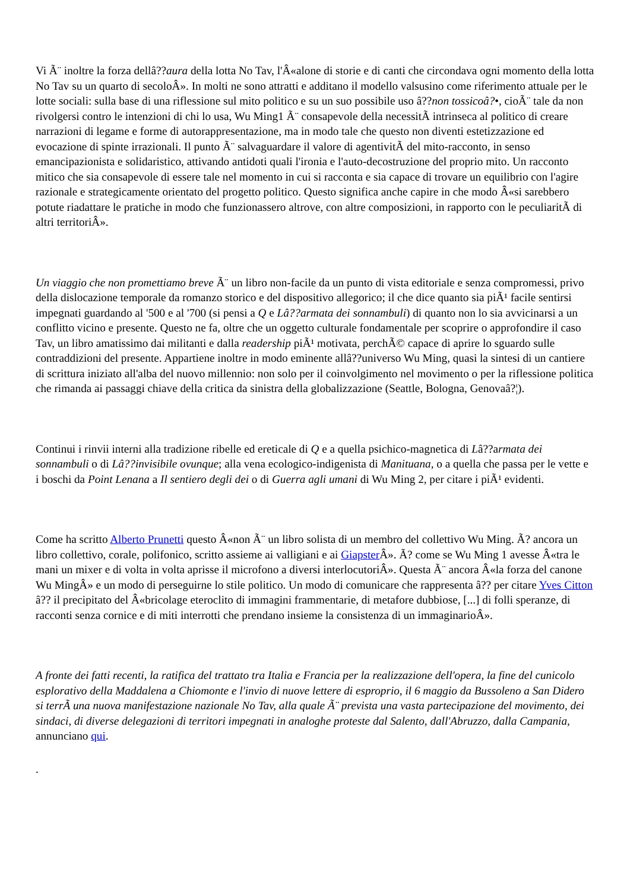Vi Ã¨ inoltre la forza dellâ??aura della lotta No Tav, l'Â«alone di storie e di canti che circondava ogni momento della lotta No Tav su un quarto di secoloÂ». In molti ne sono attratti e additano il modello valsusino come riferimento attuale per le lotte sociali: sulla base di una riflessione sul mito politico e su un suo possibile uso â??non tossicoâ?•, cioÃ¨ tale da non rivolgersi contro le intenzioni di chi lo usa, Wu Ming1 Ã¨ consapevole della necessitÃ intrinseca al politico di creare narrazioni di legame e forme di autorappresentazione, ma in modo tale che questo non diventi estetizzazione ed evocazione di spinte irrazionali. Il punto Ã¨ salvaguardare il valore di agentivitÃ del mito-racconto, in senso emancipazionista e solidaristico, attivando antidoti quali l'ironia e l'auto-decostruzione del proprio mito. Un racconto mitico che sia consapevole di essere tale nel momento in cui si racconta e sia capace di trovare un equilibrio con l'agire razionale e strategicamente orientato del progetto politico. Questo significa anche capire in che modo Â«si sarebbero potute riadattare le pratiche in modo che funzionassero altrove, con altre composizioni, in rapporto con le peculiaritÃ di altri territoriÂ».
Un viaggio che non promettiamo breve Ã¨ un libro non-facile da un punto di vista editoriale e senza compromessi, privo della dislocazione temporale da romanzo storico e del dispositivo allegorico; il che dice quanto sia piÃ¹ facile sentirsi impegnati guardando al '500 e al '700 (si pensi a Q e Lâ??armata dei sonnambuli) di quanto non lo sia avvicinarsi a un conflitto vicino e presente. Questo ne fa, oltre che un oggetto culturale fondamentale per scoprire o approfondire il caso Tav, un libro amatissimo dai militanti e dalla readership piÃ¹ motivata, perchÃ© capace di aprire lo sguardo sulle contraddizioni del presente. Appartiene inoltre in modo eminente allâ??universo Wu Ming, quasi la sintesi di un cantiere di scrittura iniziato all'alba del nuovo millennio: non solo per il coinvolgimento nel movimento o per la riflessione politica che rimanda ai passaggi chiave della critica da sinistra della globalizzazione (Seattle, Bologna, Genovaâ?¦).
Continui i rinvii interni alla tradizione ribelle ed ereticale di Q e a quella psichico-magnetica di Lâ??armata dei sonnambuli o di Lâ??invisibile ovunque; alla vena ecologico-indigenista di Manituana, o a quella che passa per le vette e i boschi da Point Lenana a Il sentiero degli dei o di Guerra agli umani di Wu Ming 2, per citare i piÃ¹ evidenti.
Come ha scritto Alberto Prunetti questo Â«non Ã¨ un libro solista di un membro del collettivo Wu Ming. Ã? ancora un libro collettivo, corale, polifonico, scritto assieme ai valligiani e ai Giapster Â». Ã? come se Wu Ming 1 avesse Â«tra le mani un mixer e di volta in volta aprisse il microfono a diversi interlocutoriÂ». Questa Ã¨ ancora Â«la forza del canone Wu MingÂ» e un modo di perseguirne lo stile politico. Un modo di comunicare che rappresenta â?? per citare Yves Citton â?? il precipitato del Â«bricolage eteroclito di immagini frammentarie, di metafore dubbiose, [...] di folli speranze, di racconti senza cornice e di miti interrotti che prendano insieme la consistenza di un immaginarioÂ».
A fronte dei fatti recenti, la ratifica del trattato tra Italia e Francia per la realizzazione dell'opera, la fine del cunicolo esplorativo della Maddalena a Chiomonte e l'invio di nuove lettere di esproprio, il 6 maggio da Bussoleno a San Didero si terrÃ una nuova manifestazione nazionale No Tav, alla quale Ã¨ prevista una vasta partecipazione del movimento, dei sindaci, di diverse delegazioni di territori impegnati in analoghe proteste dal Salento, dall'Abruzzo, dalla Campania, annunciano qui.
.